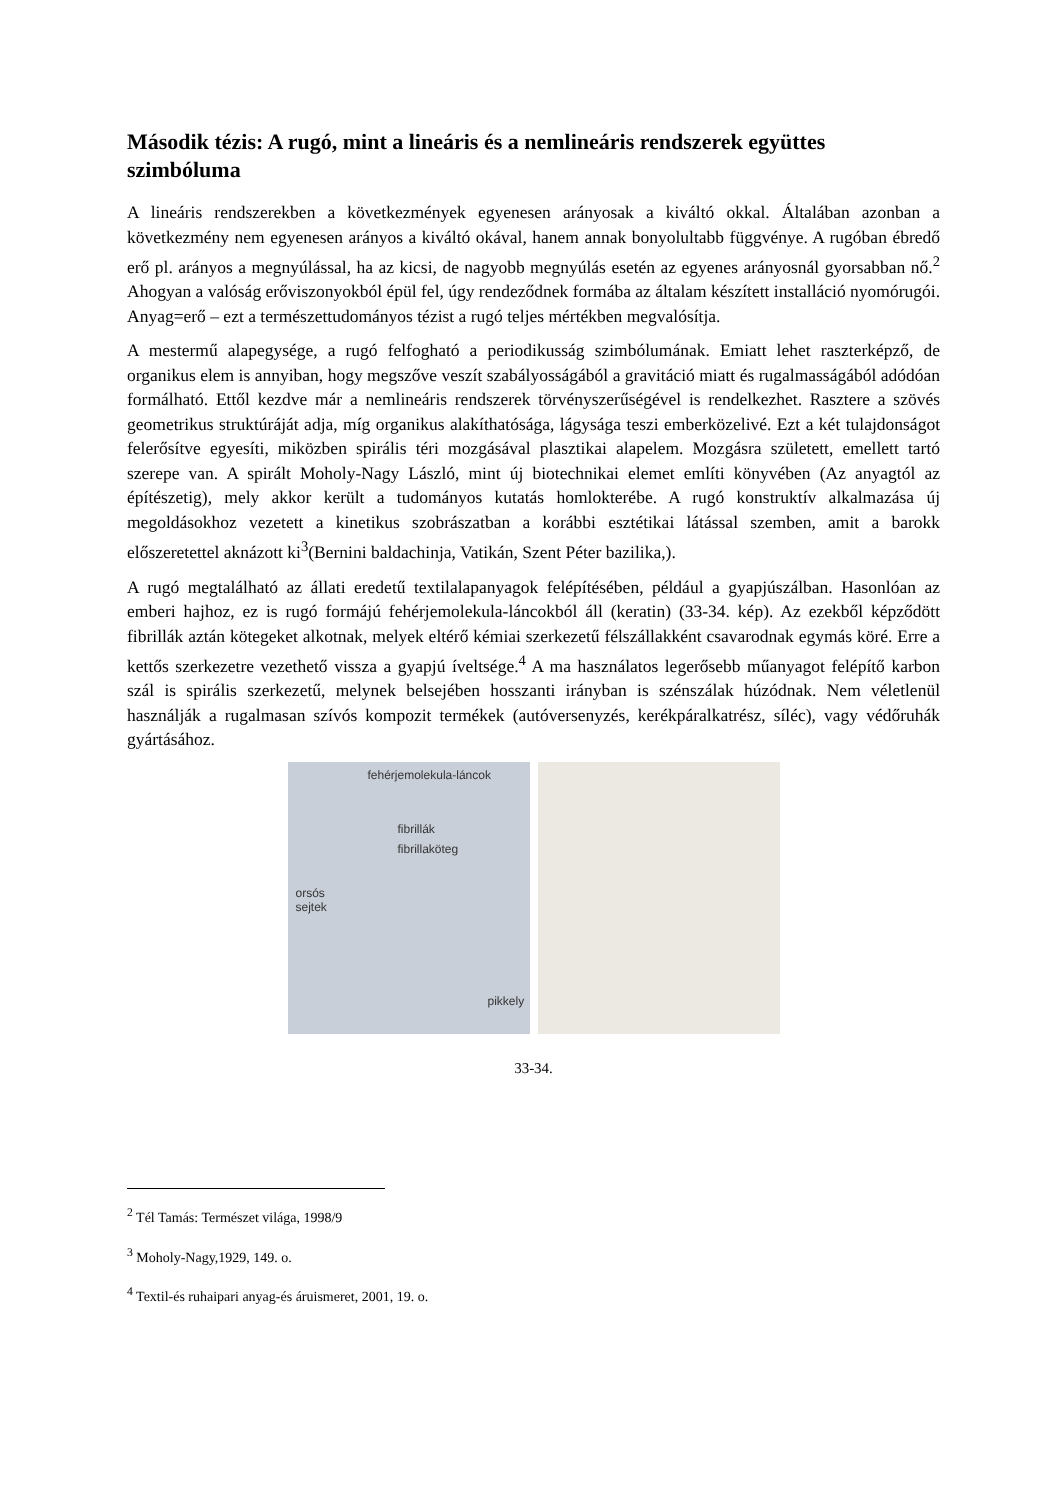Második tézis: A rugó, mint a lineáris és a nemlineáris rendszerek együttes szimbóluma
A lineáris rendszerekben a következmények egyenesen arányosak a kiváltó okkal. Általában azonban a következmény nem egyenesen arányos a kiváltó okával, hanem annak bonyolultabb függvénye. A rugóban ébredő erő pl. arányos a megnyúlással, ha az kicsi, de nagyobb megnyúlás esetén az egyenes arányosnál gyorsabban nő.<sup>2</sup> Ahogyan a valóság erőviszonyokból épül fel, úgy rendeződnek formába az általam készített installáció nyomórugói. Anyag=erő – ezt a természettudományos tézist a rugó teljes mértékben megvalósítja.
A mestermű alapegysége, a rugó felfogható a periodikusság szimbólumának. Emiatt lehet raszterképző, de organikus elem is annyiban, hogy megszőve veszít szabályosságából a gravitáció miatt és rugalmasságából adódóan formálható. Ettől kezdve már a nemlineáris rendszerek törvényszerűségével is rendelkezhet. Rasztere a szövés geometrikus struktúráját adja, míg organikus alakíthatósága, lágysága teszi emberközelivé. Ezt a két tulajdonságot felerősítve egyesíti, miközben spirális téri mozgásával plasztikai alapelem. Mozgásra született, emellett tartó szerepe van. A spirált Moholy-Nagy László, mint új biotechnikai elemet említi könyvében (Az anyagtól az építészetig), mely akkor került a tudományos kutatás homlokterébe. A rugó konstruktív alkalmazása új megoldásokhoz vezetett a kinetikus szobrászatban a korábbi esztétikai látással szemben, amit a barokk előszeretettel aknázott ki<sup>3</sup>(Bernini baldachinja, Vatikán, Szent Péter bazilika,).
A rugó megtalálható az állati eredetű textilalapanyagok felépítésében, például a gyapjúszálban. Hasonlóan az emberi hajhoz, ez is rugó formájú fehérjemolekula-láncokból áll (keratin) (33-34. kép). Az ezekből képződött fibrillák aztán kötegeket alkotnak, melyek eltérő kémiai szerkezetű félszállakként csavarodnak egymás köré. Erre a kettős szerkezetre vezethető vissza a gyapjú íveltsége.<sup>4</sup> A ma használatos legerősebb műanyagot felépítő karbon szál is spirális szerkezetű, melynek belsejében hosszanti irányban is szénszálak húzódnak. Nem véletlenül használják a rugalmasan szívós kompozit termékek (autóversenyzés, kerékpáralkatrész, síléc), vagy védőruhák gyártásához.
fehérjemolekula-láncok
fibrillák
fibrillaköteg
orsós
sejtek
pikkely
33-34.
<sup>2</sup> Tél Tamás: Természet világa, 1998/9
<sup>3</sup> Moholy-Nagy,1929, 149. o.
<sup>4</sup> Textil-és ruhaipari anyag-és áruismeret, 2001, 19. o.